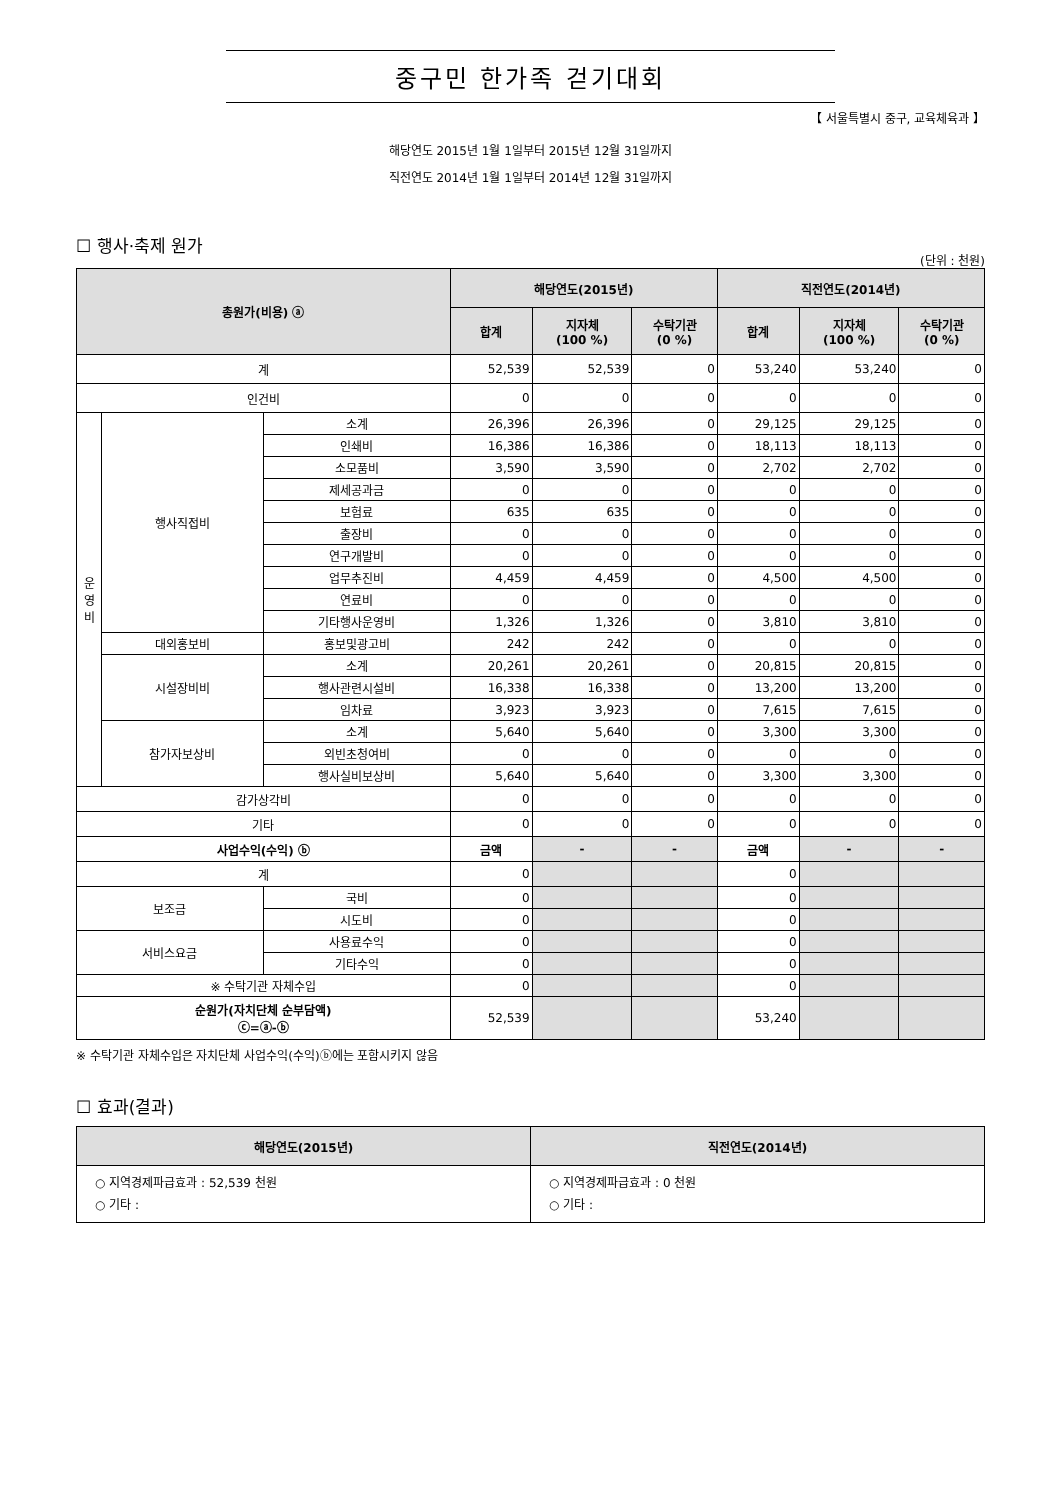중구민 한가족 걷기대회
【 서울특별시 중구, 교육체육과 】
해당연도 2015년 1월 1일부터 2015년 12월 31일까지
직전연도 2014년 1월 1일부터 2014년 12월 31일까지
☐ 행사·축제 원가
(단위 : 천원)
| 총원가(비용) ⓐ | | | 해당연도(2015년) | | | 직전연도(2014년) | | |
| --- | --- | --- | --- | --- | --- | --- | --- | --- |
| | | | 합계 | 지자체 (100 %) | 수탁기관 (0 %) | 합계 | 지자체 (100 %) | 수탁기관 (0 %) |
| 계 | | | 52,539 | 52,539 | 0 | 53,240 | 53,240 | 0 |
| 인건비 | | | 0 | 0 | 0 | 0 | 0 | 0 |
| 운 영 비 | 행사직접비 | 소계 | 26,396 | 26,396 | 0 | 29,125 | 29,125 | 0 |
| | | 인쇄비 | 16,386 | 16,386 | 0 | 18,113 | 18,113 | 0 |
| | | 소모품비 | 3,590 | 3,590 | 0 | 2,702 | 2,702 | 0 |
| | | 제세공과금 | 0 | 0 | 0 | 0 | 0 | 0 |
| | | 보험료 | 635 | 635 | 0 | 0 | 0 | 0 |
| | | 출장비 | 0 | 0 | 0 | 0 | 0 | 0 |
| | | 연구개발비 | 0 | 0 | 0 | 0 | 0 | 0 |
| | | 업무추진비 | 4,459 | 4,459 | 0 | 4,500 | 4,500 | 0 |
| | | 연료비 | 0 | 0 | 0 | 0 | 0 | 0 |
| | | 기타행사운영비 | 1,326 | 1,326 | 0 | 3,810 | 3,810 | 0 |
| | 대외홍보비 | 홍보및광고비 | 242 | 242 | 0 | 0 | 0 | 0 |
| | 시설장비비 | 소계 | 20,261 | 20,261 | 0 | 20,815 | 20,815 | 0 |
| | | 행사관련시설비 | 16,338 | 16,338 | 0 | 13,200 | 13,200 | 0 |
| | | 임차료 | 3,923 | 3,923 | 0 | 7,615 | 7,615 | 0 |
| | 참가자보상비 | 소계 | 5,640 | 5,640 | 0 | 3,300 | 3,300 | 0 |
| | | 외빈초청여비 | 0 | 0 | 0 | 0 | 0 | 0 |
| | | 행사실비보상비 | 5,640 | 5,640 | 0 | 3,300 | 3,300 | 0 |
| 감가상각비 | | | 0 | 0 | 0 | 0 | 0 | 0 |
| 기타 | | | 0 | 0 | 0 | 0 | 0 | 0 |
| 사업수익(수익) ⓑ | | | 금액 | - | - | 금액 | - | - |
| 계 | | | 0 | | | 0 | | |
| 보조금 | | 국비 | 0 | | | 0 | | |
| | | 시도비 | 0 | | | 0 | | |
| 서비스요금 | | 사용료수익 | 0 | | | 0 | | |
| | | 기타수익 | 0 | | | 0 | | |
| ※ 수탁기관 자체수입 | | | 0 | | | 0 | | |
| 순원가(자치단체 순부담액) ⓒ=ⓐ-ⓑ | | | 52,539 | | | 53,240 | | |
※ 수탁기관 자체수입은 자치단체 사업수익(수익)ⓑ에는 포함시키지 않음
☐ 효과(결과)
| 해당연도(2015년) | 직전연도(2014년) |
| --- | --- |
| ○ 지역경제파급효과 : 52,539 천원 ○ 기타 : | ○ 지역경제파급효과 : 0 천원 ○ 기타 : |